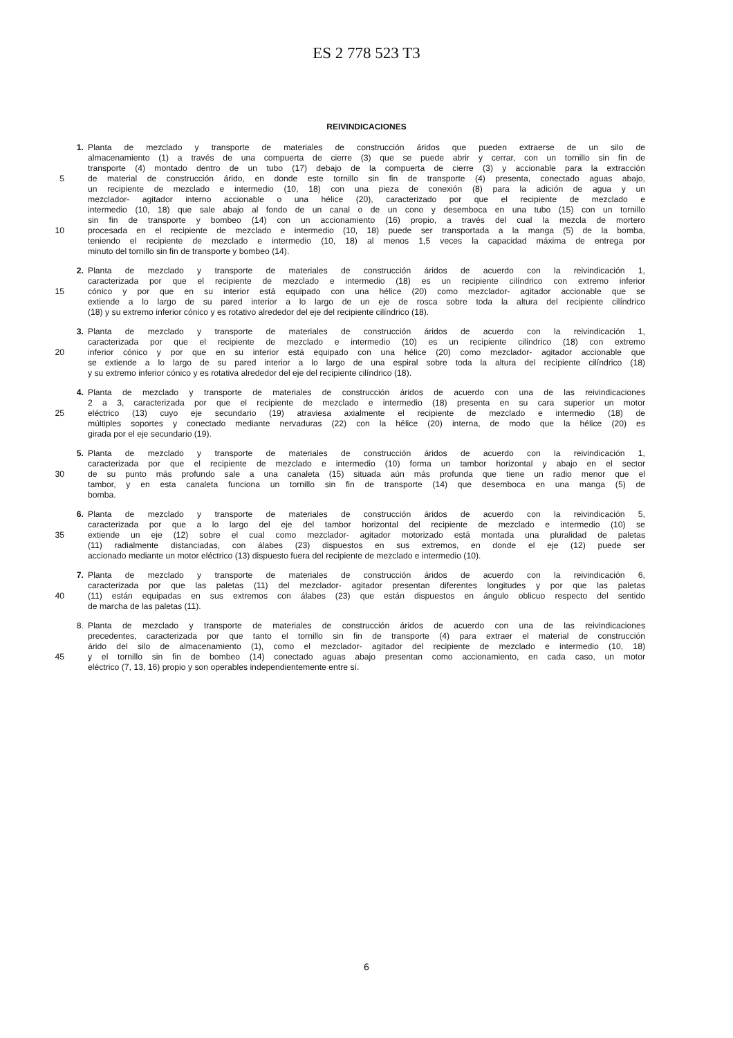ES 2 778 523 T3
REIVINDICACIONES
1. Planta de mezclado y transporte de materiales de construcción áridos que pueden extraerse de un silo de
almacenamiento (1) a través de una compuerta de cierre (3) que se puede abrir y cerrar, con un tornillo sin fin de
transporte (4) montado dentro de un tubo (17) debajo de la compuerta de cierre (3) y accionable para la extracción
5 de material de construcción árido, en donde este tornillo sin fin de transporte (4) presenta, conectado aguas abajo,
un recipiente de mezclado e intermedio (10, 18) con una pieza de conexión (8) para la adición de agua y un
mezclador- agitador interno accionable o una hélice (20), caracterizado por que el recipiente de mezclado e
intermedio (10, 18) que sale abajo al fondo de un canal o de un cono y desemboca en una tubo (15) con un tornillo
sin fin de transporte y bombeo (14) con un accionamiento (16) propio, a través del cual la mezcla de mortero
10 procesada en el recipiente de mezclado e intermedio (10, 18) puede ser transportada a la manga (5) de la bomba,
teniendo el recipiente de mezclado e intermedio (10, 18) al menos 1,5 veces la capacidad máxima de entrega por
minuto del tornillo sin fin de transporte y bombeo (14).
2. Planta de mezclado y transporte de materiales de construcción áridos de acuerdo con la reivindicación 1,
caracterizada por que el recipiente de mezclado e intermedio (18) es un recipiente cilíndrico con extremo inferior
15 cónico y por que en su interior está equipado con una hélice (20) como mezclador- agitador accionable que se
extiende a lo largo de su pared interior a lo largo de un eje de rosca sobre toda la altura del recipiente cilíndrico
(18) y su extremo inferior cónico y es rotativo alrededor del eje del recipiente cilíndrico (18).
3. Planta de mezclado y transporte de materiales de construcción áridos de acuerdo con la reivindicación 1,
caracterizada por que el recipiente de mezclado e intermedio (10) es un recipiente cilíndrico (18) con extremo
20 inferior cónico y por que en su interior está equipado con una hélice (20) como mezclador- agitador accionable que
se extiende a lo largo de su pared interior a lo largo de una espiral sobre toda la altura del recipiente cilíndrico (18)
y su extremo inferior cónico y es rotativa alrededor del eje del recipiente cilíndrico (18).
4. Planta de mezclado y transporte de materiales de construcción áridos de acuerdo con una de las reivindicaciones
2 a 3, caracterizada por que el recipiente de mezclado e intermedio (18) presenta en su cara superior un motor
25 eléctrico (13) cuyo eje secundario (19) atraviesa axialmente el recipiente de mezclado e intermedio (18) de
múltiples soportes y conectado mediante nervaduras (22) con la hélice (20) interna, de modo que la hélice (20) es
girada por el eje secundario (19).
5. Planta de mezclado y transporte de materiales de construcción áridos de acuerdo con la reivindicación 1,
caracterizada por que el recipiente de mezclado e intermedio (10) forma un tambor horizontal y abajo en el sector
30 de su punto más profundo sale a una canaleta (15) situada aún más profunda que tiene un radio menor que el
tambor, y en esta canaleta funciona un tornillo sin fin de transporte (14) que desemboca en una manga (5) de
bomba.
6. Planta de mezclado y transporte de materiales de construcción áridos de acuerdo con la reivindicación 5,
caracterizada por que a lo largo del eje del tambor horizontal del recipiente de mezclado e intermedio (10) se
35 extiende un eje (12) sobre el cual como mezclador- agitador motorizado está montada una pluralidad de paletas
(11) radialmente distanciadas, con álabes (23) dispuestos en sus extremos, en donde el eje (12) puede ser
accionado mediante un motor eléctrico (13) dispuesto fuera del recipiente de mezclado e intermedio (10).
7. Planta de mezclado y transporte de materiales de construcción áridos de acuerdo con la reivindicación 6,
caracterizada por que las paletas (11) del mezclador- agitador presentan diferentes longitudes y por que las paletas
40 (11) están equipadas en sus extremos con álabes (23) que están dispuestos en ángulo oblicuo respecto del sentido
de marcha de las paletas (11).
8. Planta de mezclado y transporte de materiales de construcción áridos de acuerdo con una de las reivindicaciones
precedentes, caracterizada por que tanto el tornillo sin fin de transporte (4) para extraer el material de construcción
árido del silo de almacenamiento (1), como el mezclador- agitador del recipiente de mezclado e intermedio (10, 18)
45 y el tornillo sin fin de bombeo (14) conectado aguas abajo presentan como accionamiento, en cada caso, un motor
eléctrico (7, 13, 16) propio y son operables independientemente entre sí.
6